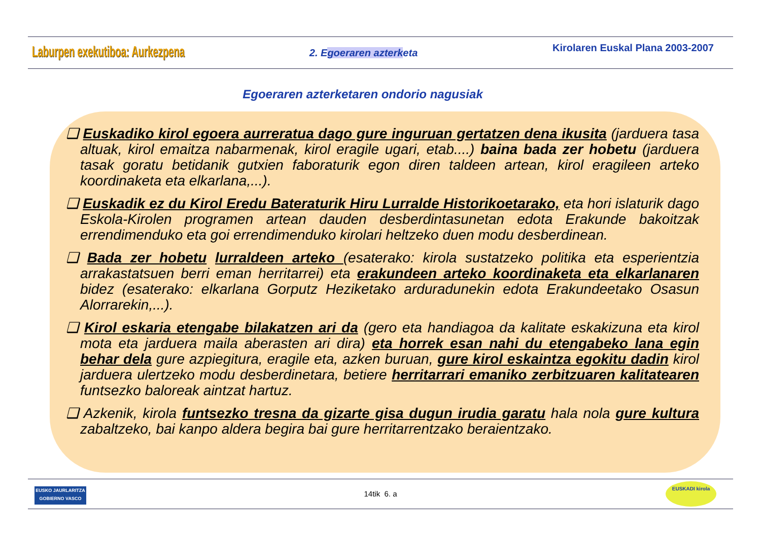Laburpen exekutiboa: Aurkezpena
2. Egoeraren azterketa
Kirolaren Euskal Plana 2003-2007
Egoeraren azterketaren ondorio nagusiak
❑ Euskadiko kirol egoera aurreratua dago gure inguruan gertatzen dena ikusita (jarduera tasa altuak, kirol emaitza nabarmenak, kirol eragile ugari, etab....) baina bada zer hobetu (jarduera tasak goratu betidanik gutxien faboraturik egon diren taldeen artean, kirol eragileen arteko koordinaketa eta elkarlana,...).
❑ Euskadik ez du Kirol Eredu Bateraturik Hiru Lurralde Historikoetarako, eta hori islaturik dago Eskola-Kirolen programen artean dauden desberdintasunetan edota Erakunde bakoitzak errendimenduko eta goi errendimenduko kirolari heltzeko duen modu desberdinean.
❑ Bada zer hobetu lurraldeen arteko (esaterako: kirola sustatzeko politika eta esperientzia arrakastatsuen berri eman herritarrei) eta erakundeen arteko koordinaketa eta elkarlanaren bidez (esaterako: elkarlana Gorputz Heziketako arduradunekin edota Erakundeetako Osasun Alorrarekin,...).
❑ Kirol eskaria etengabe bilakatzen ari da (gero eta handiagoa da kalitate eskakizuna eta kirol mota eta jarduera maila aberasten ari dira) eta horrek esan nahi du etengabeko lana egin behar dela gure azpiegitura, eragile eta, azken buruan, gure kirol eskaintza egokitu dadin kirol jarduera ulertzeko modu desberdinetara, betiere herritarrari emaniko zerbitzuaren kalitatearen funtsezko baloreak aintzat hartuz.
❑ Azkenik, kirola funtsezko tresna da gizarte gisa dugun irudia garatu hala nola gure kultura zabaltzeko, bai kanpo aldera begira bai gure herritarrentzako beraientzako.
14tik 6. a
EUSKO JAURLARITZA
GOBIERNO VASCO
EUSKADI kirola